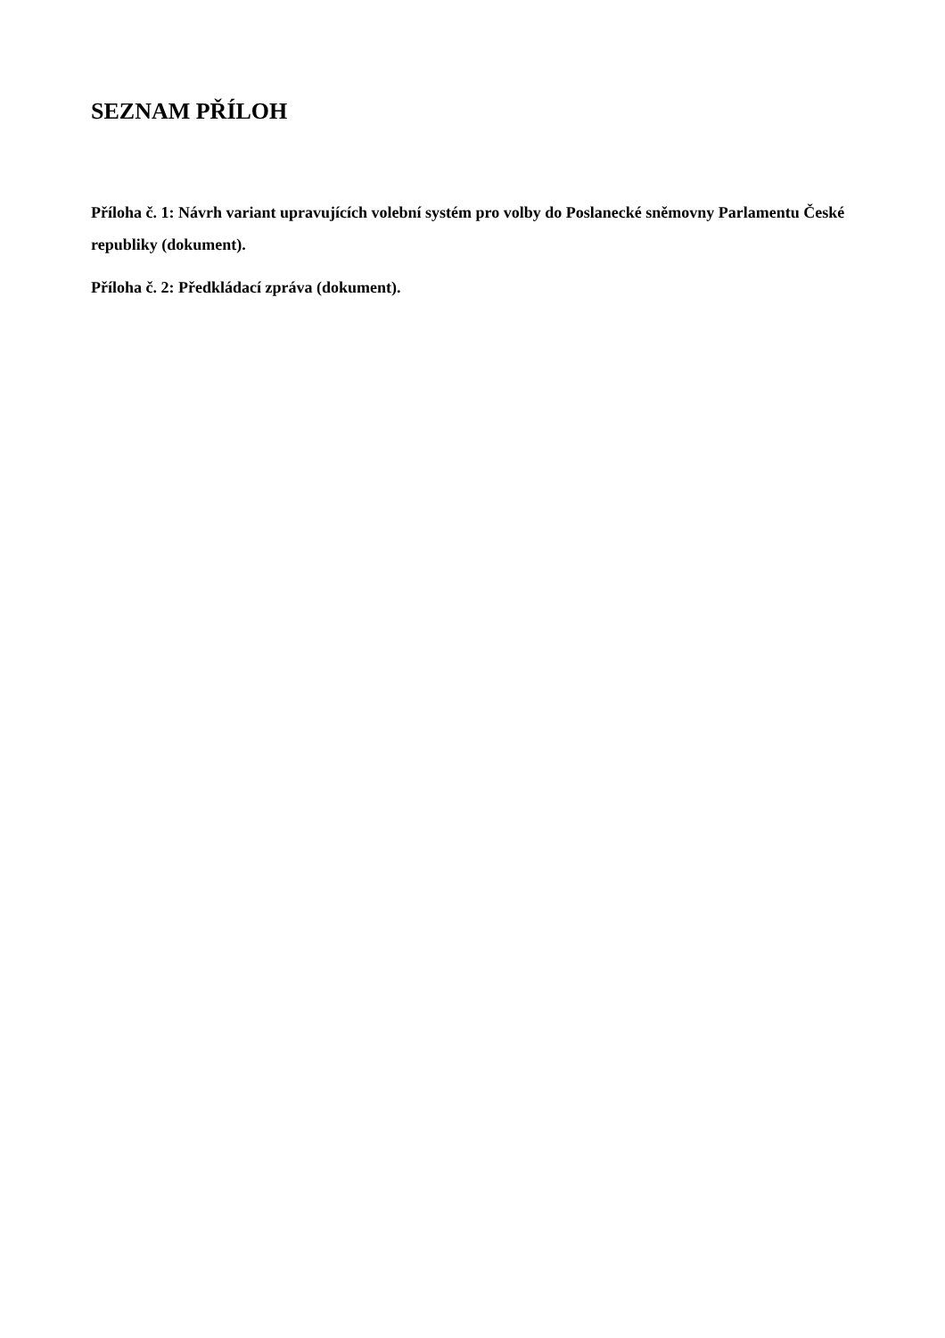SEZNAM PŘÍLOH
Příloha č. 1: Návrh variant upravujících volební systém pro volby do Poslanecké sněmovny Parlamentu České republiky (dokument).
Příloha č. 2: Předkládací zpráva (dokument).